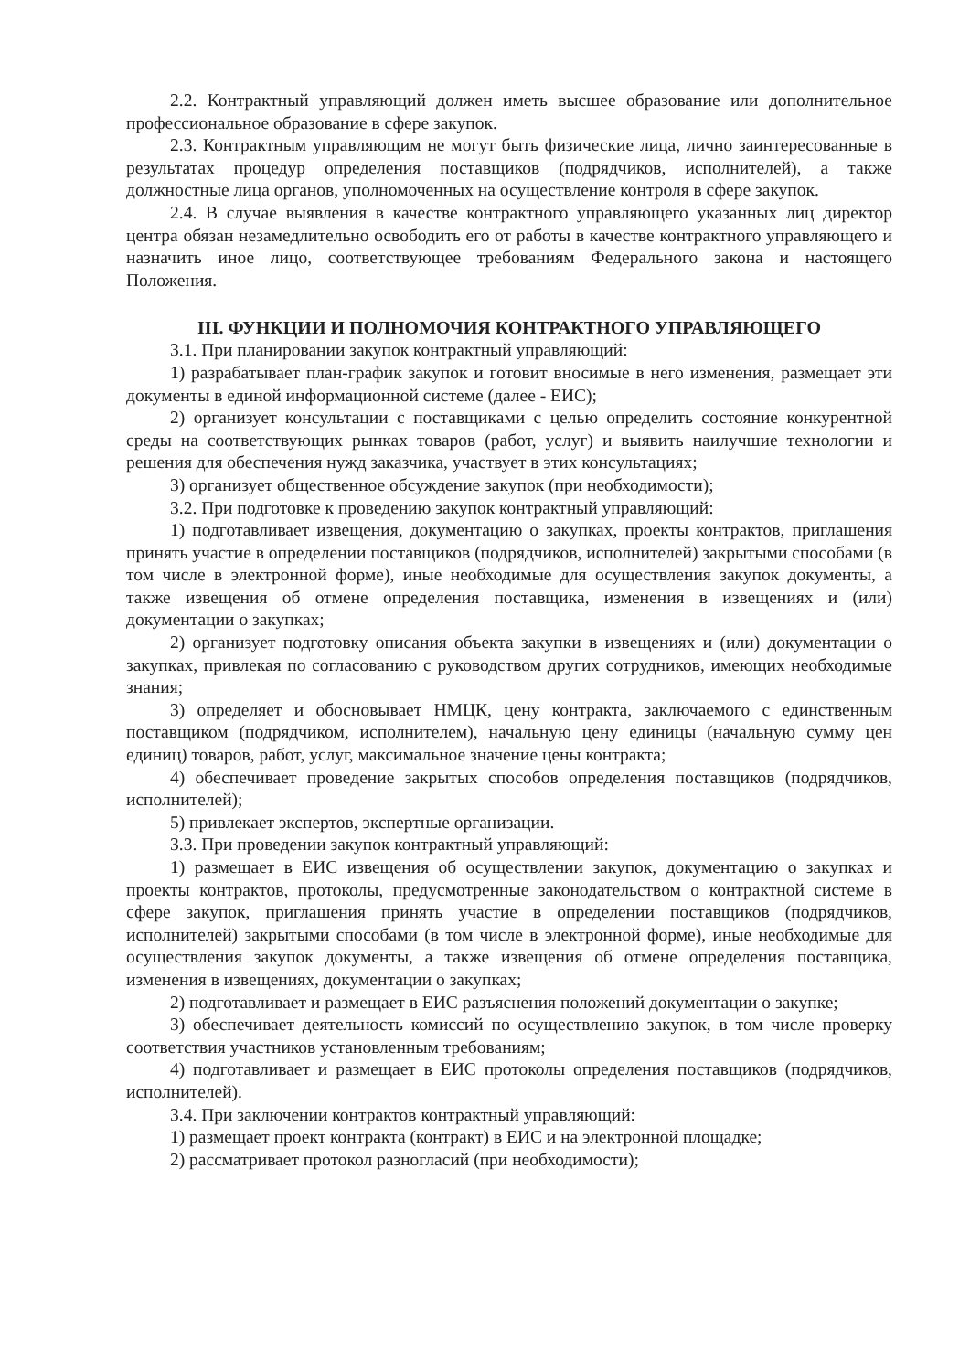2.2. Контрактный управляющий должен иметь высшее образование или дополнительное профессиональное образование в сфере закупок.
2.3. Контрактным управляющим не могут быть физические лица, лично заинтересованные в результатах процедур определения поставщиков (подрядчиков, исполнителей), а также должностные лица органов, уполномоченных на осуществление контроля в сфере закупок.
2.4. В случае выявления в качестве контрактного управляющего указанных лиц директор центра обязан незамедлительно освободить его от работы в качестве контрактного управляющего и назначить иное лицо, соответствующее требованиям Федерального закона и настоящего Положения.
III. ФУНКЦИИ И ПОЛНОМОЧИЯ КОНТРАКТНОГО УПРАВЛЯЮЩЕГО
3.1. При планировании закупок контрактный управляющий:
1) разрабатывает план-график закупок и готовит вносимые в него изменения, размещает эти документы в единой информационной системе (далее - ЕИС);
2) организует консультации с поставщиками с целью определить состояние конкурентной среды на соответствующих рынках товаров (работ, услуг) и выявить наилучшие технологии и решения для обеспечения нужд заказчика, участвует в этих консультациях;
3) организует общественное обсуждение закупок (при необходимости);
3.2. При подготовке к проведению закупок контрактный управляющий:
1) подготавливает извещения, документацию о закупках, проекты контрактов, приглашения принять участие в определении поставщиков (подрядчиков, исполнителей) закрытыми способами (в том числе в электронной форме), иные необходимые для осуществления закупок документы, а также извещения об отмене определения поставщика, изменения в извещениях и (или) документации о закупках;
2) организует подготовку описания объекта закупки в извещениях и (или) документации о закупках, привлекая по согласованию с руководством других сотрудников, имеющих необходимые знания;
3) определяет и обосновывает НМЦК, цену контракта, заключаемого с единственным поставщиком (подрядчиком, исполнителем), начальную цену единицы (начальную сумму цен единиц) товаров, работ, услуг, максимальное значение цены контракта;
4) обеспечивает проведение закрытых способов определения поставщиков (подрядчиков, исполнителей);
5) привлекает экспертов, экспертные организации.
3.3. При проведении закупок контрактный управляющий:
1) размещает в ЕИС извещения об осуществлении закупок, документацию о закупках и проекты контрактов, протоколы, предусмотренные законодательством о контрактной системе в сфере закупок, приглашения принять участие в определении поставщиков (подрядчиков, исполнителей) закрытыми способами (в том числе в электронной форме), иные необходимые для осуществления закупок документы, а также извещения об отмене определения поставщика, изменения в извещениях, документации о закупках;
2) подготавливает и размещает в ЕИС разъяснения положений документации о закупке;
3) обеспечивает деятельность комиссий по осуществлению закупок, в том числе проверку соответствия участников установленным требованиям;
4) подготавливает и размещает в ЕИС протоколы определения поставщиков (подрядчиков, исполнителей).
3.4. При заключении контрактов контрактный управляющий:
1) размещает проект контракта (контракт) в ЕИС и на электронной площадке;
2) рассматривает протокол разногласий (при необходимости);